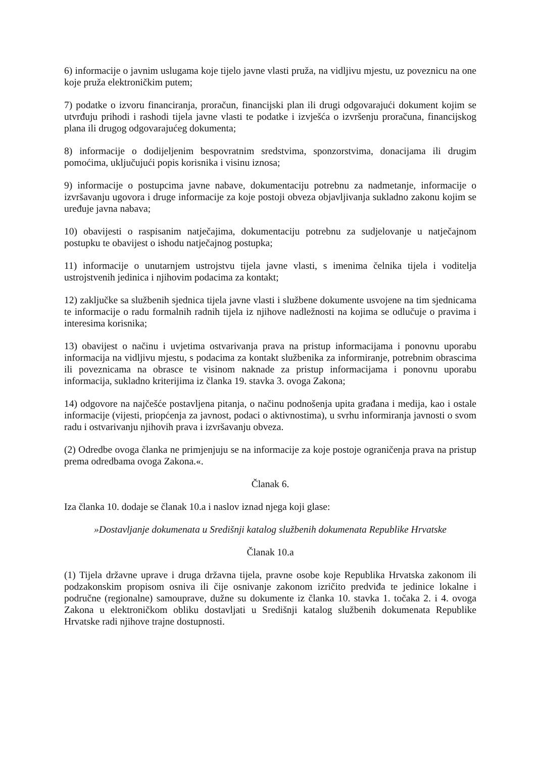6) informacije o javnim uslugama koje tijelo javne vlasti pruža, na vidljivu mjestu, uz poveznicu na one koje pruža elektroničkim putem;
7) podatke o izvoru financiranja, proračun, financijski plan ili drugi odgovarajući dokument kojim se utvrđuju prihodi i rashodi tijela javne vlasti te podatke i izvješća o izvršenju proračuna, financijskog plana ili drugog odgovarajućeg dokumenta;
8) informacije o dodijeljenim bespovratnim sredstvima, sponzorstvima, donacijama ili drugim pomoćima, uključujući popis korisnika i visinu iznosa;
9) informacije o postupcima javne nabave, dokumentaciju potrebnu za nadmetanje, informacije o izvršavanju ugovora i druge informacije za koje postoji obveza objavljivanja sukladno zakonu kojim se uređuje javna nabava;
10) obavijesti o raspisanim natječajima, dokumentaciju potrebnu za sudjelovanje u natječajnom postupku te obavijest o ishodu natječajnog postupka;
11) informacije o unutarnjem ustrojstvu tijela javne vlasti, s imenima čelnika tijela i voditelja ustrojstvenih jedinica i njihovim podacima za kontakt;
12) zaključke sa službenih sjednica tijela javne vlasti i službene dokumente usvojene na tim sjednicama te informacije o radu formalnih radnih tijela iz njihove nadležnosti na kojima se odlučuje o pravima i interesima korisnika;
13) obavijest o načinu i uvjetima ostvarivanja prava na pristup informacijama i ponovnu uporabu informacija na vidljivu mjestu, s podacima za kontakt službenika za informiranje, potrebnim obrascima ili poveznicama na obrasce te visinom naknade za pristup informacijama i ponovnu uporabu informacija, sukladno kriterijima iz članka 19. stavka 3. ovoga Zakona;
14) odgovore na najčešće postavljena pitanja, o načinu podnošenja upita građana i medija, kao i ostale informacije (vijesti, priopćenja za javnost, podaci o aktivnostima), u svrhu informiranja javnosti o svom radu i ostvarivanju njihovih prava i izvršavanju obveza.
(2) Odredbe ovoga članka ne primjenjuju se na informacije za koje postoje ograničenja prava na pristup prema odredbama ovoga Zakona.«.
Članak 6.
Iza članka 10. dodaje se članak 10.a i naslov iznad njega koji glase:
»Dostavljanje dokumenata u Središnji katalog službenih dokumenata Republike Hrvatske
Članak 10.a
(1) Tijela državne uprave i druga državna tijela, pravne osobe koje Republika Hrvatska zakonom ili podzakonskim propisom osniva ili čije osnivanje zakonom izričito predviđa te jedinice lokalne i područne (regionalne) samouprave, dužne su dokumente iz članka 10. stavka 1. točaka 2. i 4. ovoga Zakona u elektroničkom obliku dostavljati u Središnji katalog službenih dokumenata Republike Hrvatske radi njihove trajne dostupnosti.